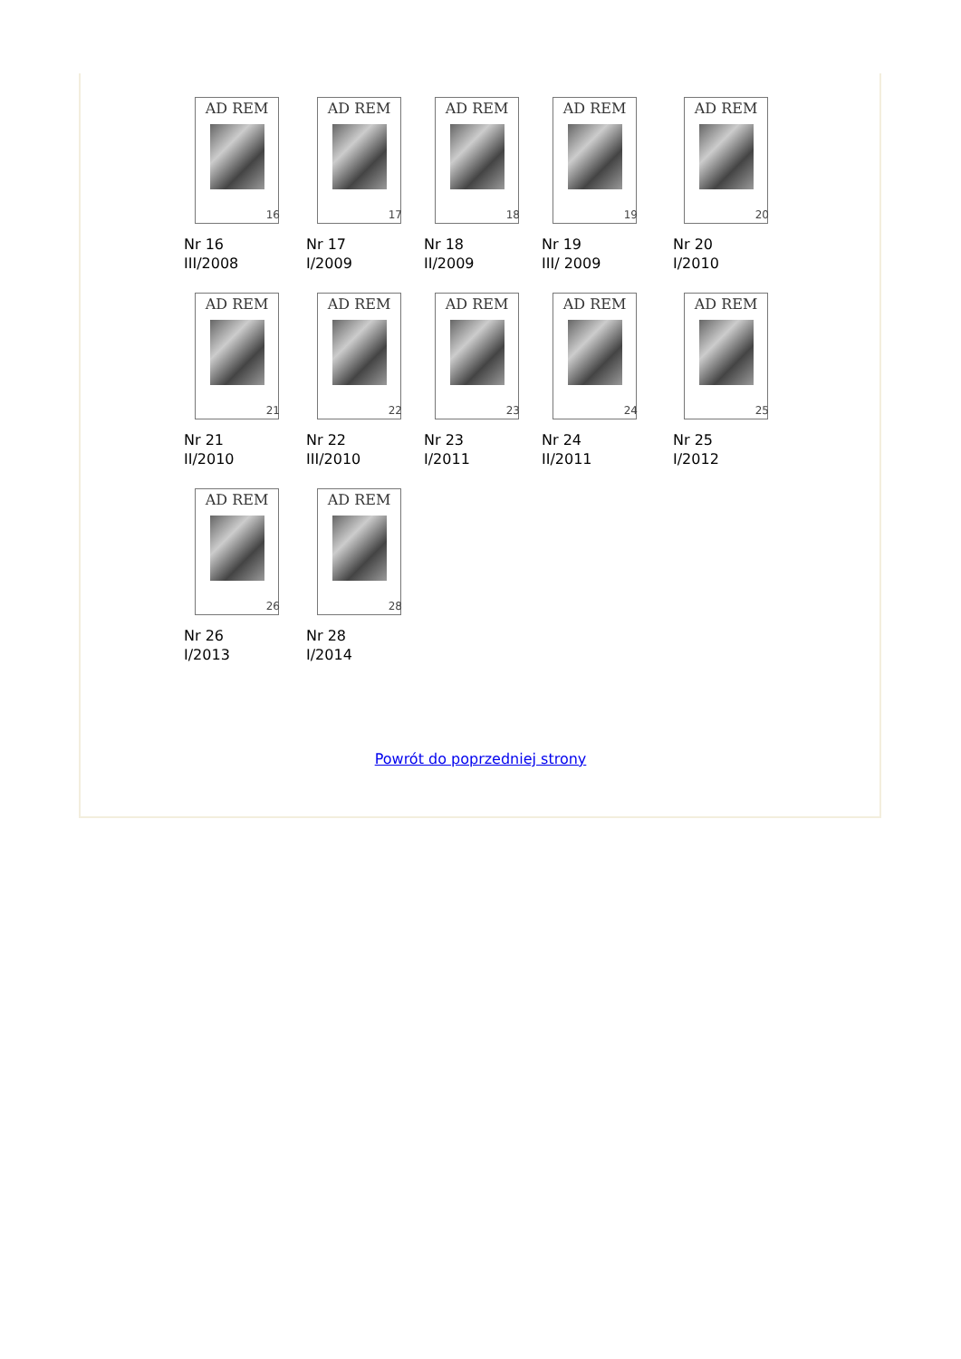| AD REM 16 Nr 16 III/2008 | AD REM 17 Nr 17 I/2009 | AD REM 18 Nr 18 II/2009 | AD REM 19 Nr 19 III/ 2009 | AD REM 20 Nr 20 I/2010 |
| AD REM 21 Nr 21 II/2010 | AD REM 22 Nr 22 III/2010 | AD REM 23 Nr 23 I/2011 | AD REM 24 Nr 24 II/2011 | AD REM 25 Nr 25 I/2012 |
| AD REM 26 Nr 26 I/2013 | AD REM 28 Nr 28 I/2014 | | | |
Powrót do poprzedniej strony